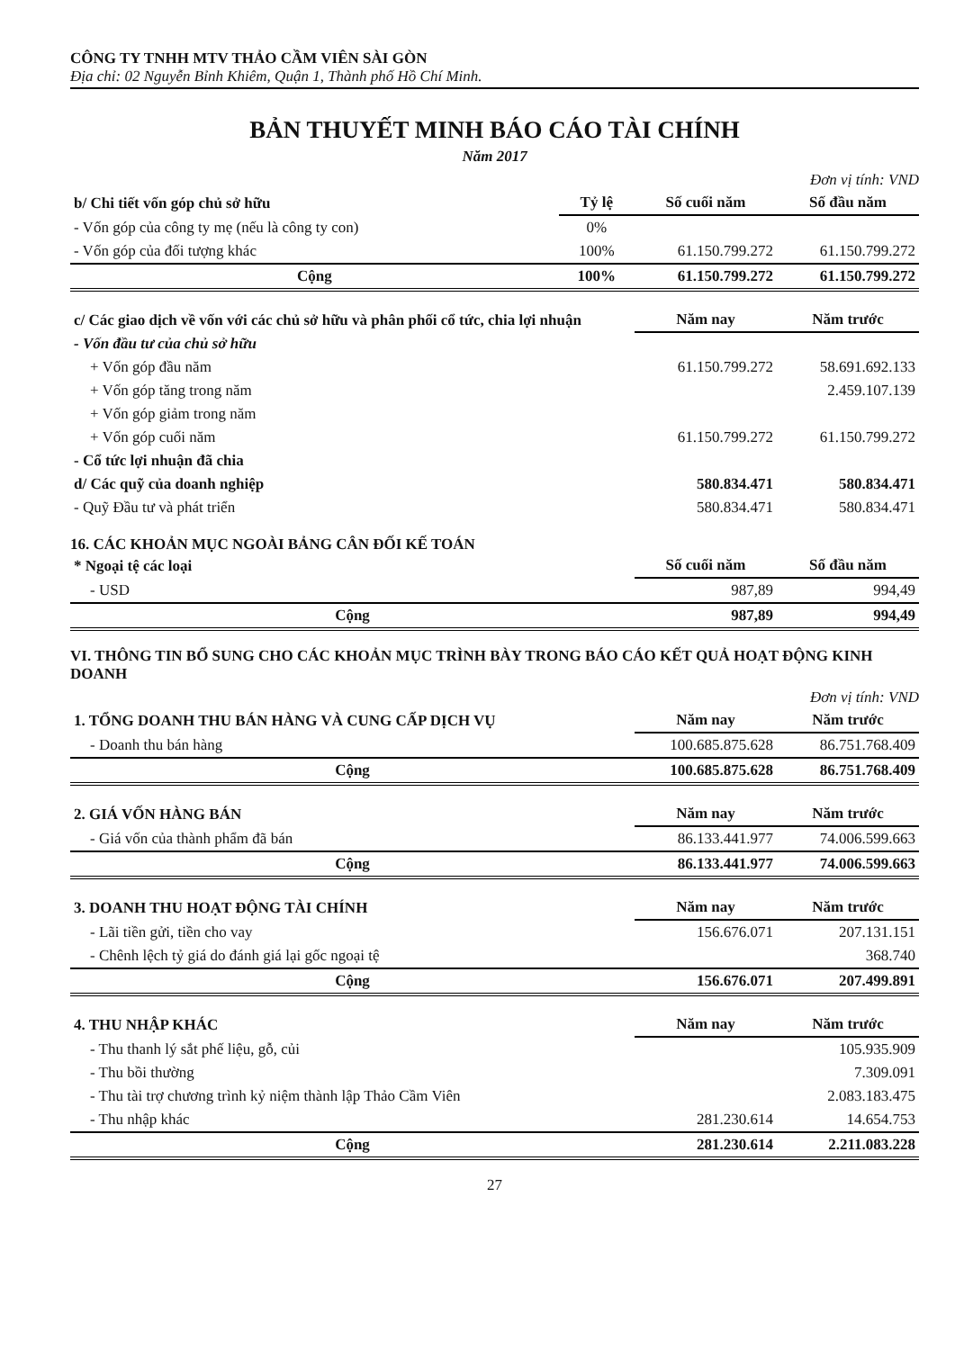CÔNG TY TNHH MTV THẢO CẦM VIÊN SÀI GÒN
Địa chỉ: 02 Nguyễn Bỉnh Khiêm, Quận 1, Thành phố Hồ Chí Minh.
BẢN THUYẾT MINH BÁO CÁO TÀI CHÍNH
Năm 2017
Đơn vị tính: VND
| b/ Chi tiết vốn góp chủ sở hữu | Tỷ lệ | Số cuối năm | Số đầu năm |
| - Vốn góp của công ty mẹ (nếu là công ty con) | 0% | | |
| - Vốn góp của đối tượng khác | 100% | 61.150.799.272 | 61.150.799.272 |
| Cộng | 100% | 61.150.799.272 | 61.150.799.272 |
| c/ Các giao dịch về vốn với các chủ sở hữu và phân phối cổ tức, chia lợi nhuận | Năm nay | Năm trước |
| - Vốn đầu tư của chủ sở hữu | | |
| + Vốn góp đầu năm | 61.150.799.272 | 58.691.692.133 |
| + Vốn góp tăng trong năm | | 2.459.107.139 |
| + Vốn góp giảm trong năm | | |
| + Vốn góp cuối năm | 61.150.799.272 | 61.150.799.272 |
| - Cổ tức lợi nhuận đã chia | | |
| d/ Các quỹ của doanh nghiệp | 580.834.471 | 580.834.471 |
| - Quỹ Đầu tư và phát triển | 580.834.471 | 580.834.471 |
16. CÁC KHOẢN MỤC NGOÀI BẢNG CÂN ĐỐI KẾ TOÁN
| * Ngoại tệ các loại | Số cuối năm | Số đầu năm |
| - USD | 987,89 | 994,49 |
| Cộng | 987,89 | 994,49 |
VI. THÔNG TIN BỔ SUNG CHO CÁC KHOẢN MỤC TRÌNH BÀY TRONG BÁO CÁO KẾT QUẢ HOẠT ĐỘNG KINH DOANH
Đơn vị tính: VND
| 1. TỔNG DOANH THU BÁN HÀNG VÀ CUNG CẤP DỊCH VỤ | Năm nay | Năm trước |
| - Doanh thu bán hàng | 100.685.875.628 | 86.751.768.409 |
| Cộng | 100.685.875.628 | 86.751.768.409 |
| 2. GIÁ VỐN HÀNG BÁN | Năm nay | Năm trước |
| - Giá vốn của thành phẩm đã bán | 86.133.441.977 | 74.006.599.663 |
| Cộng | 86.133.441.977 | 74.006.599.663 |
| 3. DOANH THU HOẠT ĐỘNG TÀI CHÍNH | Năm nay | Năm trước |
| - Lãi tiền gửi, tiền cho vay | 156.676.071 | 207.131.151 |
| - Chênh lệch tỷ giá do đánh giá lại gốc ngoại tệ | | 368.740 |
| Cộng | 156.676.071 | 207.499.891 |
| 4. THU NHẬP KHÁC | Năm nay | Năm trước |
| - Thu thanh lý sắt phế liệu, gỗ, củi | | 105.935.909 |
| - Thu bồi thường | | 7.309.091 |
| - Thu tài trợ chương trình kỷ niệm thành lập Thảo Cầm Viên | | 2.083.183.475 |
| - Thu nhập khác | 281.230.614 | 14.654.753 |
| Cộng | 281.230.614 | 2.211.083.228 |
27